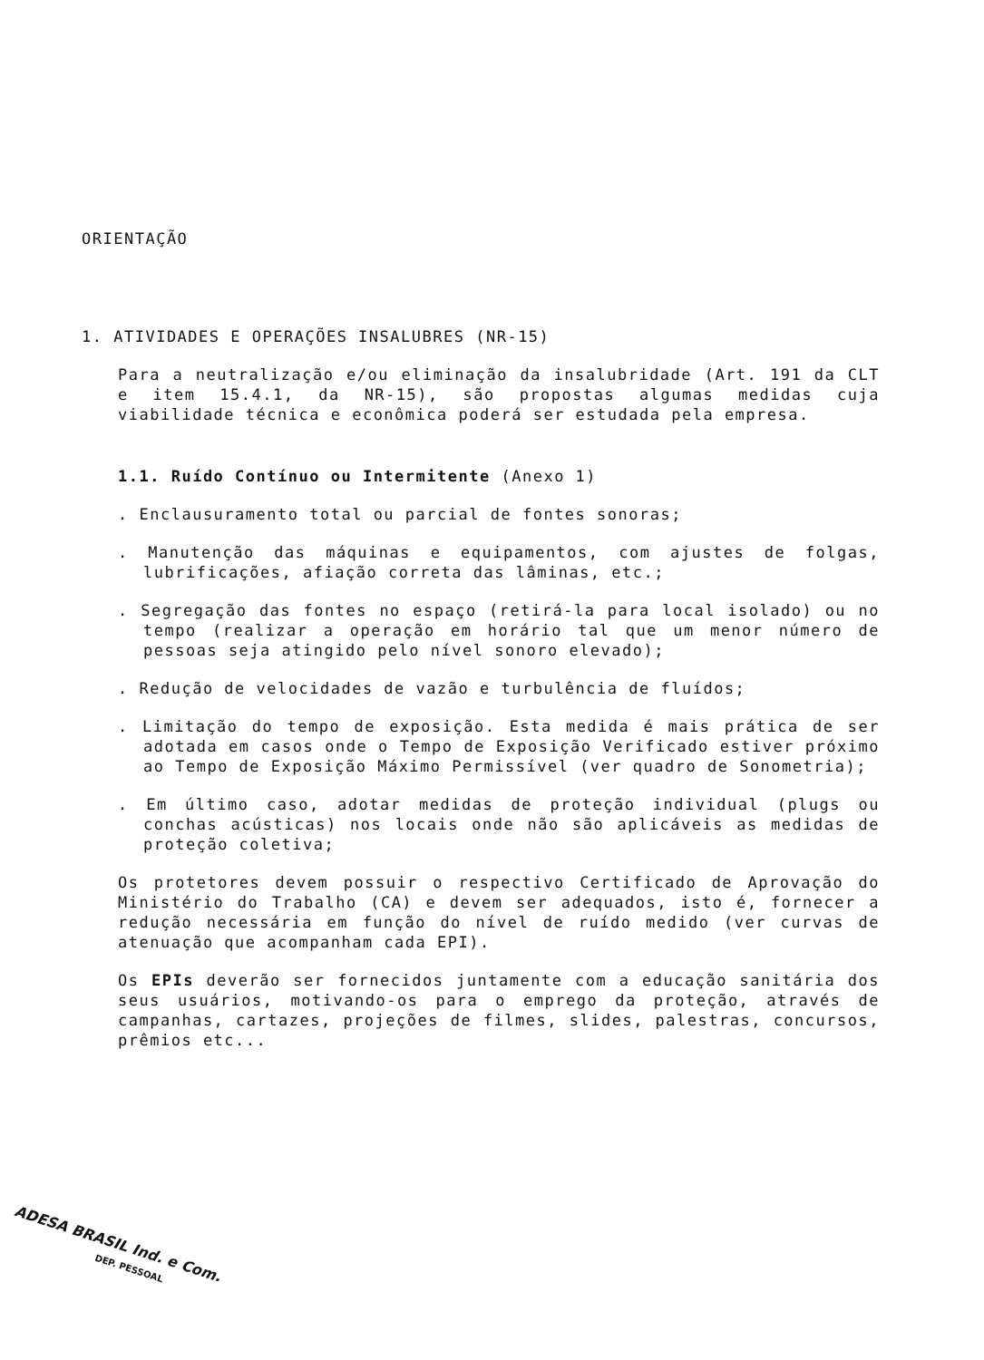ORIENTAÇÃO
1. ATIVIDADES E OPERAÇÕES INSALUBRES (NR-15)
Para a neutralização e/ou eliminação da insalubridade (Art. 191 da CLT e item 15.4.1, da NR-15), são propostas algumas medidas cuja viabilidade técnica e econômica poderá ser estudada pela empresa.
1.1. Ruído Contínuo ou Intermitente (Anexo 1)
. Enclausuramento total ou parcial de fontes sonoras;
. Manutenção das máquinas e equipamentos, com ajustes de folgas, lubrificações, afiação correta das lâminas, etc.;
. Segregação das fontes no espaço (retirá-la para local isolado) ou no tempo (realizar a operação em horário tal que um menor número de pessoas seja atingido pelo nível sonoro elevado);
. Redução de velocidades de vazão e turbulência de fluídos;
. Limitação do tempo de exposição. Esta medida é mais prática de ser adotada em casos onde o Tempo de Exposição Verificado estiver próximo ao Tempo de Exposição Máximo Permissível (ver quadro de Sonometria);
. Em último caso, adotar medidas de proteção individual (plugs ou conchas acústicas) nos locais onde não são aplicáveis as medidas de proteção coletiva;
Os protetores devem possuir o respectivo Certificado de Aprovação do Ministério do Trabalho (CA) e devem ser adequados, isto é, fornecer a redução necessária em função do nível de ruído medido (ver curvas de atenuação que acompanham cada EPI).
Os EPIs deverão ser fornecidos juntamente com a educação sanitária dos seus usuários, motivando-os para o emprego da proteção, através de campanhas, cartazes, projeções de filmes, slides, palestras, concursos, prêmios etc...
ADESA BRASIL Ind. e Com.
DEP. PESSOAL